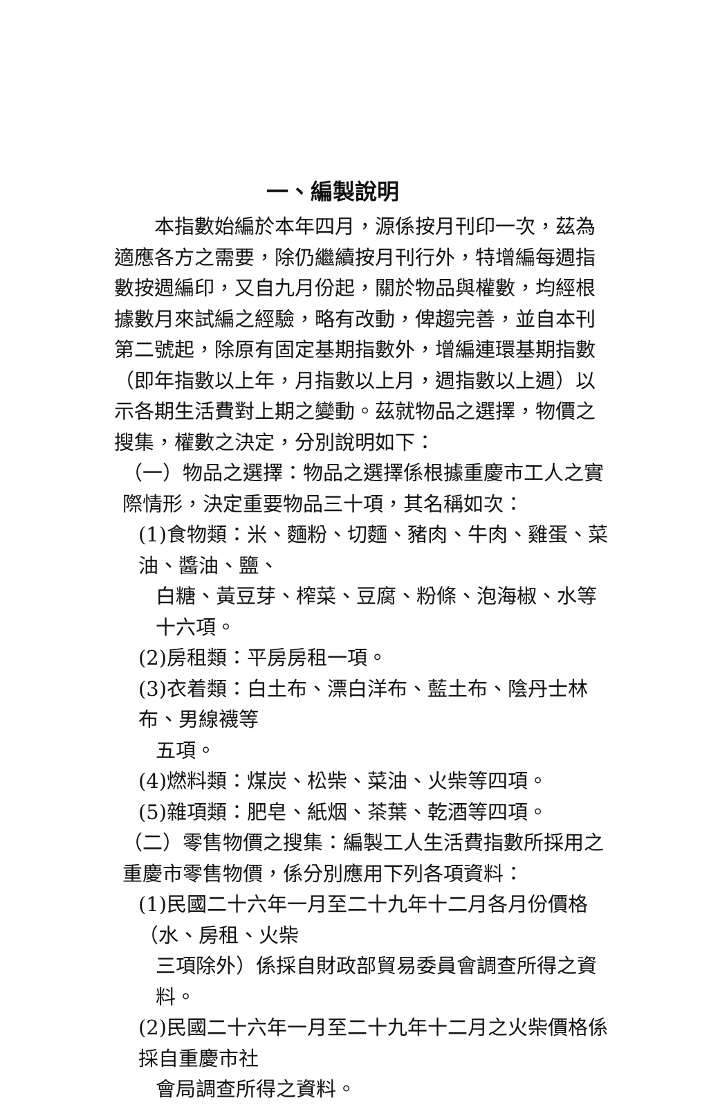一、編製說明
本指數始編於本年四月，源係按月刊印一次，茲為適應各方之需要，除仍繼續按月刊行外，特增編每週指數按週編印，又自九月份起，關於物品與權數，均經根據數月來試編之經驗，略有改動，俾趨完善，並自本刊第二號起，除原有固定基期指數外，增編連環基期指數（即年指數以上年，月指數以上月，週指數以上週）以示各期生活費對上期之變動。茲就物品之選擇，物價之搜集，權數之決定，分別說明如下：
（一）物品之選擇：物品之選擇係根據重慶市工人之實際情形，決定重要物品三十項，其名稱如次：
(1)食物類：米、麵粉、切麵、豬肉、牛肉、雞蛋、菜油、醬油、鹽、
白糖、黃豆芽、榨菜、豆腐、粉條、泡海椒、水等十六項。
(2)房租類：平房房租一項。
(3)衣着類：白土布、漂白洋布、藍土布、陰丹士林布、男線襪等
五項。
(4)燃料類：煤炭、松柴、菜油、火柴等四項。
(5)雜項類：肥皂、紙烟、茶葉、乾酒等四項。
（二）零售物價之搜集：編製工人生活費指數所採用之重慶市零售物價，係分別應用下列各項資料：
(1)民國二十六年一月至二十九年十二月各月份價格（水、房租、火柴
三項除外）係採自財政部貿易委員會調查所得之資料。
(2)民國二十六年一月至二十九年十二月之火柴價格係採自重慶市社
會局調查所得之資料。